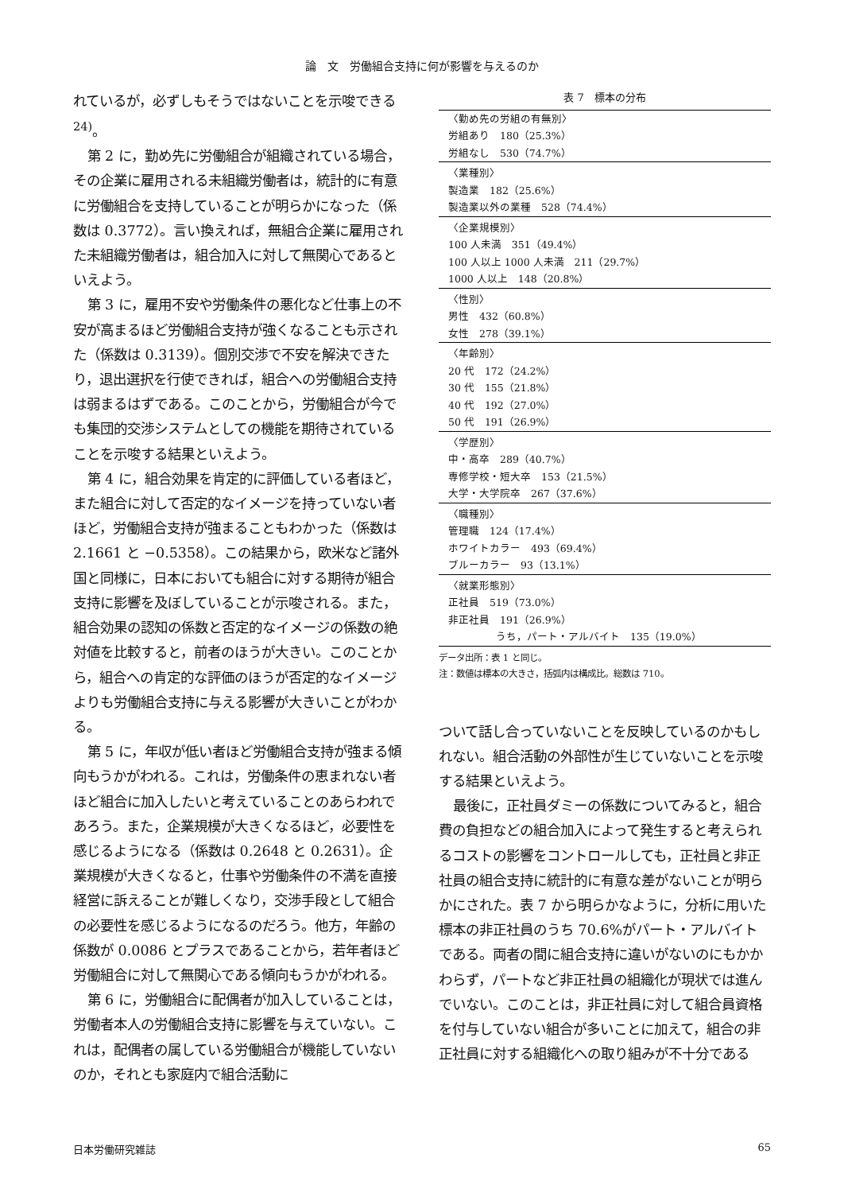論　文　労働組合支持に何が影響を与えるのか
れているが，必ずしもそうではないことを示唆できる<sup>24)</sup>。
第 2 に，勤め先に労働組合が組織されている場合，その企業に雇用される未組織労働者は，統計的に有意に労働組合を支持していることが明らかになった（係数は 0.3772）。言い換えれば，無組合企業に雇用された未組織労働者は，組合加入に対して無関心であるといえよう。
第 3 に，雇用不安や労働条件の悪化など仕事上の不安が高まるほど労働組合支持が強くなることも示された（係数は 0.3139）。個別交渉で不安を解決できたり，退出選択を行使できれば，組合への労働組合支持は弱まるはずである。このことから，労働組合が今でも集団的交渉システムとしての機能を期待されていることを示唆する結果といえよう。
第 4 に，組合効果を肯定的に評価している者ほど，また組合に対して否定的なイメージを持っていない者ほど，労働組合支持が強まることもわかった（係数は 2.1661 と −0.5358）。この結果から，欧米など諸外国と同様に，日本においても組合に対する期待が組合支持に影響を及ぼしていることが示唆される。また，組合効果の認知の係数と否定的なイメージの係数の絶対値を比較すると，前者のほうが大きい。このことから，組合への肯定的な評価のほうが否定的なイメージよりも労働組合支持に与える影響が大きいことがわかる。
第 5 に，年収が低い者ほど労働組合支持が強まる傾向もうかがわれる。これは，労働条件の恵まれない者ほど組合に加入したいと考えていることのあらわれであろう。また，企業規模が大きくなるほど，必要性を感じるようになる（係数は 0.2648 と 0.2631）。企業規模が大きくなると，仕事や労働条件の不満を直接経営に訴えることが難しくなり，交渉手段として組合の必要性を感じるようになるのだろう。他方，年齢の係数が 0.0086 とプラスであることから，若年者ほど労働組合に対して無関心である傾向もうかがわれる。
第 6 に，労働組合に配偶者が加入していることは，労働者本人の労働組合支持に影響を与えていない。これは，配偶者の属している労働組合が機能していないのか，それとも家庭内で組合活動に
表 7　標本の分布
| 〈勤め先の労組の有無別〉 労組あり 180（25.3%） 労組なし 530（74.7%） |
| 〈業種別〉 製造業 182（25.6%） 製造業以外の業種 528（74.4%） |
| 〈企業規模別〉 100 人未満 351（49.4%） 100 人以上 1000 人未満 211（29.7%） 1000 人以上 148（20.8%） |
| 〈性別〉 男性 432（60.8%） 女性 278（39.1%） |
| 〈年齢別〉 20 代 172（24.2%） 30 代 155（21.8%） 40 代 192（27.0%） 50 代 191（26.9%） |
| 〈学歴別〉 中・高卒 289（40.7%） 専修学校・短大卒 153（21.5%） 大学・大学院卒 267（37.6%） |
| 〈職種別〉 管理職 124（17.4%） ホワイトカラー 493（69.4%） ブルーカラー 93（13.1%） |
| 〈就業形態別〉 正社員 519（73.0%） 非正社員 191（26.9%） うち，パート・アルバイト 135（19.0%） |
データ出所：表 1 と同じ。
注：数値は標本の大きさ，括弧内は構成比。総数は 710。
ついて話し合っていないことを反映しているのかもしれない。組合活動の外部性が生じていないことを示唆する結果といえよう。
最後に，正社員ダミーの係数についてみると，組合費の負担などの組合加入によって発生すると考えられるコストの影響をコントロールしても，正社員と非正社員の組合支持に統計的に有意な差がないことが明らかにされた。表 7 から明らかなように，分析に用いた標本の非正社員のうち 70.6%がパート・アルバイトである。両者の間に組合支持に違いがないのにもかかわらず，パートなど非正社員の組織化が現状では進んでいない。このことは，非正社員に対して組合員資格を付与していない組合が多いことに加えて，組合の非正社員に対する組織化への取り組みが不十分である
日本労働研究雑誌 65